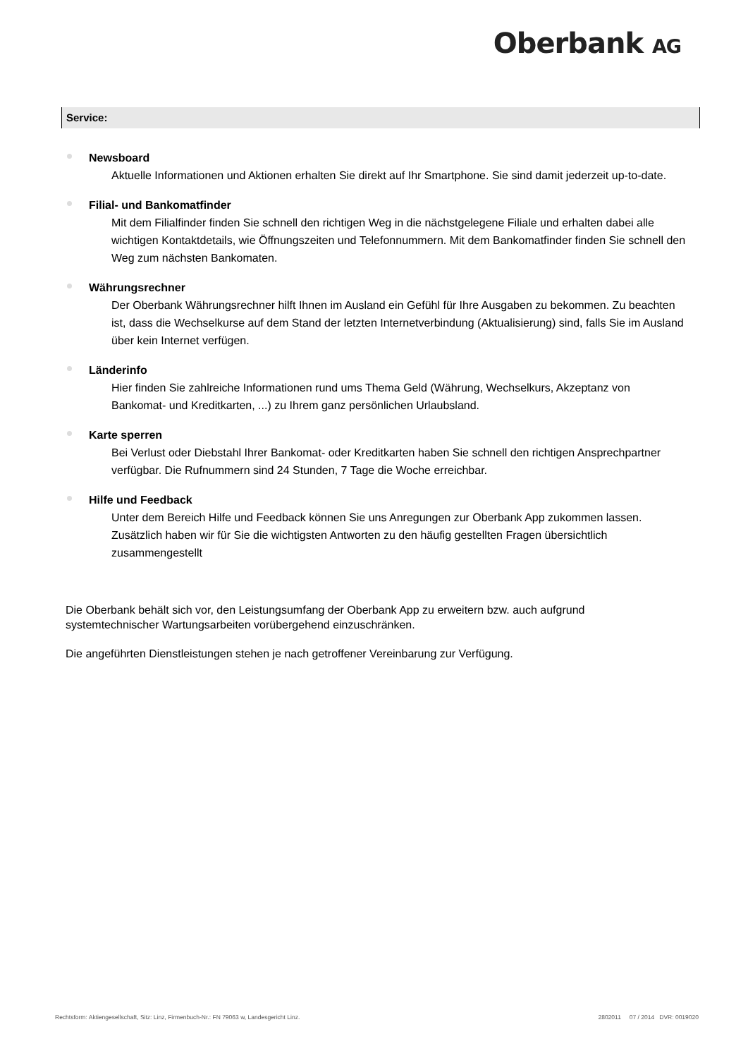Oberbank AG
Service:
Newsboard
Aktuelle Informationen und Aktionen erhalten Sie direkt auf Ihr Smartphone. Sie sind damit jederzeit up-to-date.
Filial- und Bankomatfinder
Mit dem Filialfinder finden Sie schnell den richtigen Weg in die nächstgelegene Filiale und erhalten dabei alle wichtigen Kontaktdetails, wie Öffnungszeiten und Telefonnummern. Mit dem Bankomatfinder finden Sie schnell den Weg zum nächsten Bankomaten.
Währungsrechner
Der Oberbank Währungsrechner hilft Ihnen im Ausland ein Gefühl für Ihre Ausgaben zu bekommen. Zu beachten ist, dass die Wechselkurse auf dem Stand der letzten Internetverbindung (Aktualisierung) sind, falls Sie im Ausland über kein Internet verfügen.
Länderinfo
Hier finden Sie zahlreiche Informationen rund ums Thema Geld (Währung, Wechselkurs, Akzeptanz von Bankomat- und Kreditkarten, ...) zu Ihrem ganz persönlichen Urlaubsland.
Karte sperren
Bei Verlust oder Diebstahl Ihrer Bankomat- oder Kreditkarten haben Sie schnell den richtigen Ansprechpartner verfügbar. Die Rufnummern sind 24 Stunden, 7 Tage die Woche erreichbar.
Hilfe und Feedback
Unter dem Bereich Hilfe und Feedback können Sie uns Anregungen zur Oberbank App zukommen lassen. Zusätzlich haben wir für Sie die wichtigsten Antworten zu den häufig gestellten Fragen übersichtlich zusammengestellt
Die Oberbank behält sich vor, den Leistungsumfang der Oberbank App zu erweitern bzw. auch aufgrund systemtechnischer Wartungsarbeiten vorübergehend einzuschränken.
Die angeführten Dienstleistungen stehen je nach getroffener Vereinbarung zur Verfügung.
Rechtsform: Aktiengesellschaft, Sitz: Linz, Firmenbuch-Nr.: FN 79063 w, Landesgericht Linz. 2802011 07 / 2014 DVR: 0019020